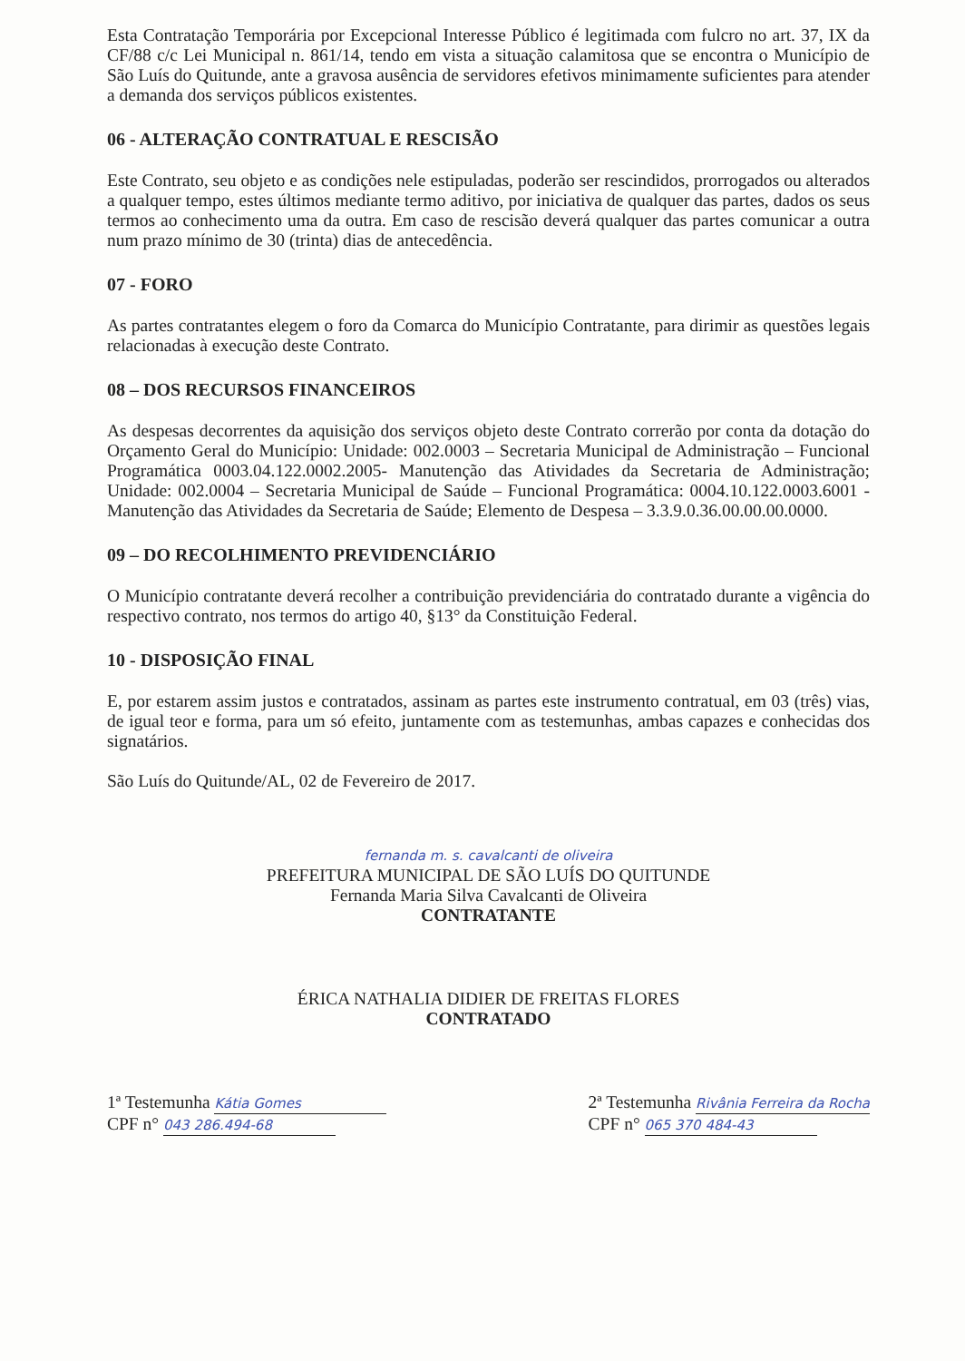Esta Contratação Temporária por Excepcional Interesse Público é legitimada com fulcro no art. 37, IX da CF/88 c/c Lei Municipal n. 861/14, tendo em vista a situação calamitosa que se encontra o Município de São Luís do Quitunde, ante a gravosa ausência de servidores efetivos minimamente suficientes para atender a demanda dos serviços públicos existentes.
06 - ALTERAÇÃO CONTRATUAL E RESCISÃO
Este Contrato, seu objeto e as condições nele estipuladas, poderão ser rescindidos, prorrogados ou alterados a qualquer tempo, estes últimos mediante termo aditivo, por iniciativa de qualquer das partes, dados os seus termos ao conhecimento uma da outra. Em caso de rescisão deverá qualquer das partes comunicar a outra num prazo mínimo de 30 (trinta) dias de antecedência.
07 - FORO
As partes contratantes elegem o foro da Comarca do Município Contratante, para dirimir as questões legais relacionadas à execução deste Contrato.
08 – DOS RECURSOS FINANCEIROS
As despesas decorrentes da aquisição dos serviços objeto deste Contrato correrão por conta da dotação do Orçamento Geral do Município: Unidade: 002.0003 – Secretaria Municipal de Administração – Funcional Programática 0003.04.122.0002.2005- Manutenção das Atividades da Secretaria de Administração; Unidade: 002.0004 – Secretaria Municipal de Saúde – Funcional Programática: 0004.10.122.0003.6001 - Manutenção das Atividades da Secretaria de Saúde; Elemento de Despesa – 3.3.9.0.36.00.00.00.0000.
09 – DO RECOLHIMENTO PREVIDENCIÁRIO
O Município contratante deverá recolher a contribuição previdenciária do contratado durante a vigência do respectivo contrato, nos termos do artigo 40, §13° da Constituição Federal.
10 - DISPOSIÇÃO FINAL
E, por estarem assim justos e contratados, assinam as partes este instrumento contratual, em 03 (três) vias, de igual teor e forma, para um só efeito, juntamente com as testemunhas, ambas capazes e conhecidas dos signatários.
São Luís do Quitunde/AL, 02 de Fevereiro de 2017.
fernanda m. s. cavalcanti de oliveira
PREFEITURA MUNICIPAL DE SÃO LUÍS DO QUITUNDE
Fernanda Maria Silva Cavalcanti de Oliveira
CONTRATANTE
ÉRICA NATHALIA DIDIER DE FREITAS FLORES
CONTRATADO
1ª Testemunha Kátia Gomes
CPF n° 043 286.494-68
2ª Testemunha Rivânia Ferreira da Rocha
CPF n° 065 370 484-43